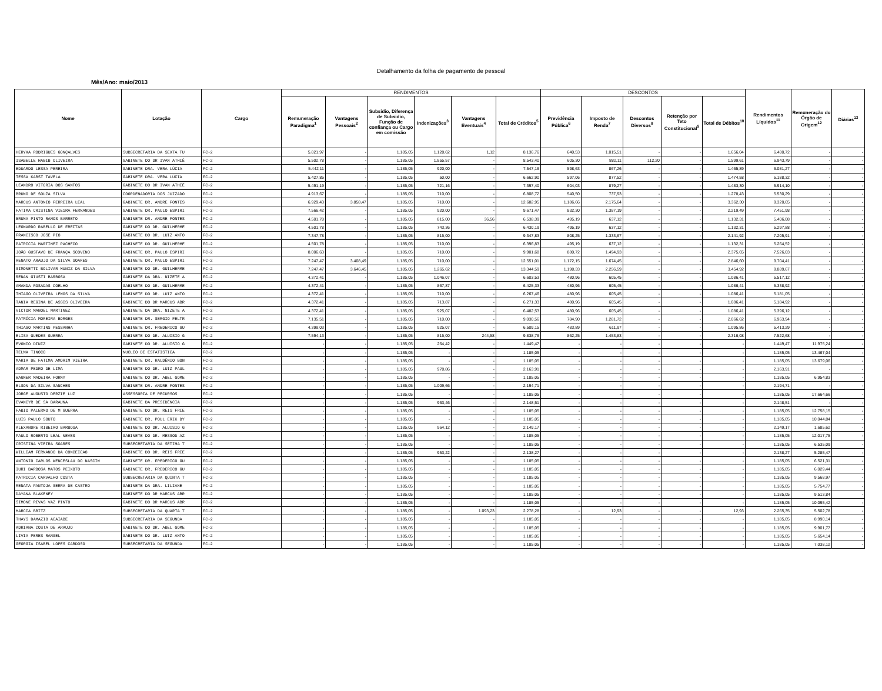Detalhamento da folha de pagamento de pessoal
Mês/Ano: maio/2013
| Nome | Lotação | Cargo | RENDIMENTOS | | | | | | DESCONTOS | | | | | Rendimentos Líquidos<sup>11</sup> | Remuneração do Órgão de Origem<sup>12</sup> | Diárias<sup>13</sup> |
| --- | --- | --- | --- | --- | --- | --- | --- | --- | --- | --- | --- | --- | --- | --- | --- | --- |
| | | | Remuneração Paradigma<sup>1</sup> | Vantagens Pessoais<sup>2</sup> | Subsidio, Diferença de Subsidio, Função de confiança ou Cargo em comissão | Indenizações<sup>3</sup> | Vantagens Eventuais<sup>4</sup> | Total de Créditos<sup>5</sup> | Previdência Pública<sup>6</sup> | Imposto de Renda<sup>7</sup> | Descontos Diversos<sup>8</sup> | Retenção por Teto Constitucional<sup>9</sup> | Total de Débitos<sup>10</sup> | | | |
| HERYKA RODRIGUES GONÇALVES | SUBSECRETARIA DA SEXTA TU | FC-2 | 5.821,97 | - | 1.185,05 | 1.128,62 | 1,12 | 8.136,76 | 640,53 | 1.015,51 | - | - | 1.656,04 | 6.480,72 | - | - |
| ISABELLE HABIB OLIVEIRA | GABINETE DO DR IVAN ATHIÊ | FC-2 | 5.502,78 | - | 1.185,05 | 1.855,57 | - | 8.543,40 | 605,30 | 882,11 | 112,20 | - | 1.599,61 | 6.943,79 | - | - |
| EDUARDO LESSA PEREIRA | GABINETE DRA. VERA LÚCIA | FC-2 | 5.442,11 | - | 1.185,05 | 920,00 | - | 7.547,16 | 598,63 | 867,26 | - | - | 1.465,89 | 6.081,27 | - | - |
| TESSA KARST TAVELA | GABINETE DRA. VERA LÚCIA | FC-2 | 5.427,85 | - | 1.185,05 | 50,00 | - | 6.662,90 | 597,06 | 877,52 | - | - | 1.474,58 | 5.188,32 | - | - |
| LEANDRO VITORIA DOS SANTOS | GABINETE DO DR IVAN ATHIÊ | FC-2 | 5.491,19 | - | 1.185,05 | 721,16 | - | 7.397,40 | 604,03 | 879,27 | - | - | 1.483,30 | 5.914,10 | - | - |
| BRUNO DE SOUZA SILVA | COORDENADORIA DOS JUIZADO | FC-2 | 4.913,67 | - | 1.185,05 | 710,00 | - | 6.808,72 | 540,50 | 737,93 | - | - | 1.278,43 | 5.530,29 | - | - |
| MARCUS ANTONIO FERREIRA LEAL | GABINETE DR. ANDRE FONTES | FC-2 | 6.929,43 | 3.858,47 | 1.185,05 | 710,00 | - | 12.682,95 | 1.186,66 | 2.175,64 | - | - | 3.362,30 | 9.320,65 | - | - |
| FATIMA CRISTINA VIEiRA FERNANDES | GABINETE DR. PAULO ESPIRI | FC-2 | 7.566,42 | - | 1.185,05 | 920,00 | - | 9.671,47 | 832,30 | 1.387,19 | - | - | 2.219,49 | 7.451,98 | - | - |
| BRUNA PINTO RAMOS BARRETO | GABINETE DR. ANDRE FONTES | FC-2 | 4.501,78 | - | 1.185,05 | 815,00 | 36,56 | 6.538,39 | 495,19 | 637,12 | - | - | 1.132,31 | 5.406,08 | - | - |
| LEONARDO RABELLO DE FREITAS | GABINETE DO DR. GUILHERME | FC-2 | 4.501,78 | - | 1.185,05 | 743,36 | - | 6.430,19 | 495,19 | 637,12 | - | - | 1.132,31 | 5.297,88 | - | - |
| FRANCISCO JOSE PIO | GABINETE DO DR. LUIZ ANTO | FC-2 | 7.347,78 | - | 1.185,05 | 815,00 | - | 9.347,83 | 808,25 | 1.333,67 | - | - | 2.141,92 | 7.205,91 | - | - |
| PATRICIA MARTINEZ PACHECO | GABINETE DO DR. GUILHERME | FC-2 | 4.501,78 | - | 1.185,05 | 710,00 | - | 6.396,83 | 495,19 | 637,12 | - | - | 1.132,31 | 5.264,52 | - | - |
| JOÃO GUSTAVO DE FRANÇA SCOVINO | GABINETE DR. PAULO ESPIRI | FC-2 | 8.006,63 | - | 1.185,05 | 710,00 | - | 9.901,68 | 880,72 | 1.494,93 | - | - | 2.375,65 | 7.526,03 | - | - |
| RENATO ARAUJO DA SILVA SOARES | GABINETE DR. PAULO ESPIRI | FC-2 | 7.247,47 | 3.408,49 | 1.185,05 | 710,00 | - | 12.551,01 | 1.172,15 | 1.674,45 | - | - | 2.846,60 | 9.704,41 | - | - |
| SIMONETTI BOLIVAR MUNIZ DA SILVA | GABINETE DO DR. GUILHERME | FC-2 | 7.247,47 | 3.646,45 | 1.185,05 | 1.265,62 | - | 13.344,59 | 1.198,33 | 2.256,59 | - | - | 3.454,92 | 9.889,67 | - | - |
| RENAN GIUSTI BARBOSA | GABINETE DA DRA. NIZETE A | FC-2 | 4.372,41 | - | 1.185,05 | 1.046,07 | - | 6.603,53 | 480,96 | 605,45 | - | - | 1.086,41 | 5.517,12 | - | - |
| AMANDA ROSADAS COELHO | GABINETE DO DR. GUILHERME | FC-2 | 4.372,41 | - | 1.185,05 | 867,87 | - | 6.425,33 | 480,96 | 605,45 | - | - | 1.086,41 | 5.338,92 | - | - |
| THIAGO OLIVEIRA LEMOS DA SILVA | GABINETE DO DR. LUIZ ANTO | FC-2 | 4.372,41 | - | 1.185,05 | 710,00 | - | 6.267,46 | 480,96 | 605,45 | - | - | 1.086,41 | 5.181,05 | - | - |
| TANIA REGINA DE ASSIS OLIVEIRA | GABINETE DO DR MARCUS ABR | FC-2 | 4.372,41 | - | 1.185,05 | 713,87 | - | 6.271,33 | 480,96 | 605,45 | - | - | 1.086,41 | 5.184,92 | - | - |
| VICTOR MANOEL MARTINEZ | GABINETE DA DRA. NIZETE A | FC-2 | 4.372,41 | - | 1.185,05 | 925,07 | - | 6.482,53 | 480,96 | 605,45 | - | - | 1.086,41 | 5.396,12 | - | - |
| PATRÍCIA MOREIRA BORGES | GABINETE DR. SERGIO FELTR | FC-2 | 7.135,51 | - | 1.185,05 | 710,00 | - | 9.030,56 | 784,90 | 1.281,72 | - | - | 2.066,62 | 6.963,94 | - | - |
| THIAGO MARTINS PESSANHA | GABINETE DR. FREDERICO GU | FC-2 | 4.399,03 | - | 1.185,05 | 925,07 | - | 6.509,15 | 483,89 | 611,97 | - | - | 1.095,86 | 5.413,29 | - | - |
| ELISA GUEDES GUERRA | GABINETE DO DR. ALUISIO G | FC-2 | 7.594,13 | - | 1.185,05 | 815,00 | 244,58 | 9.838,76 | 862,25 | 1.453,83 | - | - | 2.316,08 | 7.522,68 | - | - |
| EVONIO DINIZ | GABINETE DO DR. ALUISIO G | FC-2 | - | - | 1.185,05 | 264,42 | - | 1.449,47 | - | - | - | - | - | 1.449,47 | 11.975,24 | - |
| TELMA TINOCO | NUCLEO DE ESTATISTICA | FC-2 | - | - | 1.185,05 | - | - | 1.185,05 | - | - | - | - | - | 1.185,05 | 13.467,04 | - |
| MARIA DE FATIMA AMORIM VIEIRA | GABINETE DR. RALDÊNIO BON | FC-2 | - | - | 1.185,05 | - | - | 1.185,05 | - | - | - | - | - | 1.185,05 | 13.679,06 | - |
| ADMAR PEDRO DE LIMA | GABINETE DO DR. LUIZ PAUL | FC-2 | - | - | 1.185,05 | 978,86 | - | 2.163,91 | - | - | - | - | - | 2.163,91 | - | - |
| WAGNER MADEIRA FORNY | GABINETE DO DR. ABEL GOME | FC-2 | - | - | 1.185,05 | - | - | 1.185,05 | - | - | - | - | - | 1.185,05 | 6.954,83 | - |
| ELSON DA SILVA SANCHES | GABINETE DR. ANDRE FONTES | FC-2 | - | - | 1.185,05 | 1.009,66 | - | 2.194,71 | - | - | - | - | - | 2.194,71 | - | - |
| JORGE AUGUSTO DERZIE LUZ | ASSESSORIA DE RECURSOS | FC-2 | - | - | 1.185,05 | - | - | 1.185,05 | - | - | - | - | - | 1.185,05 | 17.664,66 | - |
| EVANCYR DE SA BARAUNA | GABINETE DA PRESIDÊNCIA | FC-2 | - | - | 1.185,05 | 963,46 | - | 2.148,51 | - | - | - | - | - | 2.148,51 | - | - |
| FABIO PALERMO DE M GUERRA | GABINETE DO DR. REIS FRIE | FC-2 | - | - | 1.185,05 | - | - | 1.185,05 | - | - | - | - | - | 1.185,05 | 12.758,15 | - |
| LUIS PAULO SOUTO | GABINETE DR. POUL ERIK DY | FC-2 | - | - | 1.185,05 | - | - | 1.185,05 | - | - | - | - | - | 1.185,05 | 10.044,84 | - |
| ALEXANDRE RIBEIRO BARBOSA | GABINETE DO DR. ALUISIO G | FC-2 | - | - | 1.185,05 | 964,12 | - | 2.149,17 | - | - | - | - | - | 2.149,17 | 1.685,62 | - |
| PAULO ROBERTO LEAL NEVES | GABINETE DO DR. MESSOD AZ | FC-2 | - | - | 1.185,05 | - | - | 1.185,05 | - | - | - | - | - | 1.185,05 | 12.017,75 | - |
| CRISTINA VIEIRA SOARES | SUBSECRETARIA DA SÉTIMA T | FC-2 | - | - | 1.185,05 | - | - | 1.185,05 | - | - | - | - | - | 1.185,05 | 6.535,09 | - |
| WILLIAM FERNANDO DA CONCEICAO | GABINETE DO DR. REIS FRIE | FC-2 | - | - | 1.185,05 | 953,22 | - | 2.138,27 | - | - | - | - | - | 2.138,27 | 5.285,47 | - |
| ANTONIO CARLOS WENCESLAU DO NASCIM | GABINETE DR. FREDERICO GU | FC-2 | - | - | 1.185,05 | - | - | 1.185,05 | - | - | - | - | - | 1.185,05 | 6.521,31 | - |
| IURI BARBOSA MATOS PEIXOTO | GABINETE DR. FREDERICO GU | FC-2 | - | - | 1.185,05 | - | - | 1.185,05 | - | - | - | - | - | 1.185,05 | 6.029,44 | - |
| PATRICIA CARVALHO COSTA | SUBSECRETARIA DA QUINTA T | FC-2 | - | - | 1.185,05 | - | - | 1.185,05 | - | - | - | - | - | 1.185,05 | 9.568,97 | - |
| RENATA PANTOJA SERRA DE CASTRO | GABINETE DA DRA. LILIANE | FC-2 | - | - | 1.185,05 | - | - | 1.185,05 | - | - | - | - | - | 1.185,05 | 5.754,77 | - |
| DAYANA BLAKENEY | GABINETE DO DR MARCUS ABR | FC-2 | - | - | 1.185,05 | - | - | 1.185,05 | - | - | - | - | - | 1.185,05 | 9.513,84 | - |
| SIMONE RIVAS VAZ PINTO | GABINETE DO DR MARCUS ABR | FC-2 | - | - | 1.185,05 | - | - | 1.185,05 | - | - | - | - | - | 1.185,05 | 10.095,42 | - |
| MARCIA BRITZ | SUBSECRETARIA DA QUARTA T | FC-2 | - | - | 1.185,05 | - | 1.093,23 | 2.278,28 | - | 12,93 | - | - | 12,93 | 2.265,35 | 5.502,78 | - |
| THAYS DAMAZIO ACAIABE | SUBSECRETARIA DA SEGUNDA | FC-2 | - | - | 1.185,05 | - | - | 1.185,05 | - | - | - | - | - | 1.185,05 | 8.990,14 | - |
| ADRIANA COSTA DE ARAUJO | GABINETE DO DR. ABEL GOME | FC-2 | - | - | 1.185,05 | - | - | 1.185,05 | - | - | - | - | - | 1.185,05 | 9.901,77 | - |
| LIVIA PERES RANGEL | GABINETE DO DR. LUIZ ANTO | FC-2 | - | - | 1.185,05 | - | - | 1.185,05 | - | - | - | - | - | 1.185,05 | 5.654,14 | - |
| GEORGIA ISABEL LOPES CARDOSO | SUBSECRETARIA DA SEGUNDA | FC-2 | - | - | 1.185,05 | - | - | 1.185,05 | - | - | - | - | - | 1.185,05 | 7.038,12 | - |